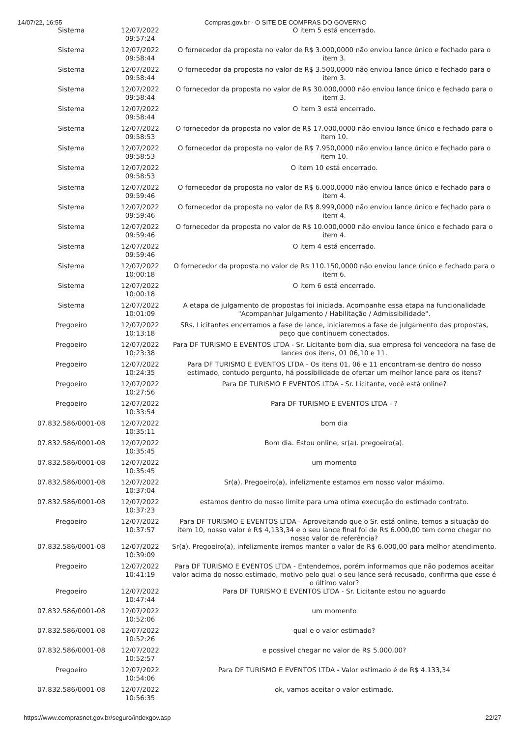14/07/22, 16:55 Compras.gov.br - O SITE DE COMPRAS DO GOVERNO
| Sistema | 12/07/2022 09:57:24 | O item 5 está encerrado. |
| Sistema | 12/07/2022 09:58:44 | O fornecedor da proposta no valor de R$ 3.000,0000 não enviou lance único e fechado para o item 3. |
| Sistema | 12/07/2022 09:58:44 | O fornecedor da proposta no valor de R$ 3.500,0000 não enviou lance único e fechado para o item 3. |
| Sistema | 12/07/2022 09:58:44 | O fornecedor da proposta no valor de R$ 30.000,0000 não enviou lance único e fechado para o item 3. |
| Sistema | 12/07/2022 09:58:44 | O item 3 está encerrado. |
| Sistema | 12/07/2022 09:58:53 | O fornecedor da proposta no valor de R$ 17.000,0000 não enviou lance único e fechado para o item 10. |
| Sistema | 12/07/2022 09:58:53 | O fornecedor da proposta no valor de R$ 7.950,0000 não enviou lance único e fechado para o item 10. |
| Sistema | 12/07/2022 09:58:53 | O item 10 está encerrado. |
| Sistema | 12/07/2022 09:59:46 | O fornecedor da proposta no valor de R$ 6.000,0000 não enviou lance único e fechado para o item 4. |
| Sistema | 12/07/2022 09:59:46 | O fornecedor da proposta no valor de R$ 8.999,0000 não enviou lance único e fechado para o item 4. |
| Sistema | 12/07/2022 09:59:46 | O fornecedor da proposta no valor de R$ 10.000,0000 não enviou lance único e fechado para o item 4. |
| Sistema | 12/07/2022 09:59:46 | O item 4 está encerrado. |
| Sistema | 12/07/2022 10:00:18 | O fornecedor da proposta no valor de R$ 110.150,0000 não enviou lance único e fechado para o item 6. |
| Sistema | 12/07/2022 10:00:18 | O item 6 está encerrado. |
| Sistema | 12/07/2022 10:01:09 | A etapa de julgamento de propostas foi iniciada. Acompanhe essa etapa na funcionalidade "Acompanhar Julgamento / Habilitação / Admissibilidade". |
| Pregoeiro | 12/07/2022 10:13:18 | SRs. Licitantes encerramos a fase de lance, iniciaremos a fase de julgamento das propostas, peço que continuem conectados. |
| Pregoeiro | 12/07/2022 10:23:38 | Para DF TURISMO E EVENTOS LTDA - Sr. Licitante bom dia, sua empresa foi vencedora na fase de lances dos itens, 01 06,10 e 11. |
| Pregoeiro | 12/07/2022 10:24:35 | Para DF TURISMO E EVENTOS LTDA - Os itens 01, 06 e 11 encontram-se dentro do nosso estimado, contudo pergunto, há possibilidade de ofertar um melhor lance para os itens? |
| Pregoeiro | 12/07/2022 10:27:56 | Para DF TURISMO E EVENTOS LTDA - Sr. Licitante, você está online? |
| Pregoeiro | 12/07/2022 10:33:54 | Para DF TURISMO E EVENTOS LTDA - ? |
| 07.832.586/0001-08 | 12/07/2022 10:35:11 | bom dia |
| 07.832.586/0001-08 | 12/07/2022 10:35:45 | Bom dia. Estou online, sr(a). pregoeiro(a). |
| 07.832.586/0001-08 | 12/07/2022 10:35:45 | um momento |
| 07.832.586/0001-08 | 12/07/2022 10:37:04 | Sr(a). Pregoeiro(a), infelizmente estamos em nosso valor máximo. |
| 07.832.586/0001-08 | 12/07/2022 10:37:23 | estamos dentro do nosso limite para uma otima execução do estimado contrato. |
| Pregoeiro | 12/07/2022 10:37:57 | Para DF TURISMO E EVENTOS LTDA - Aproveitando que o Sr. está online, temos a situação do item 10, nosso valor é R$ 4,133,34 e o seu lance final foi de R$ 6.000,00 tem como chegar no nosso valor de referência? |
| 07.832.586/0001-08 | 12/07/2022 10:39:09 | Sr(a). Pregoeiro(a), infelizmente iremos manter o valor de R$ 6.000,00 para melhor atendimento. |
| Pregoeiro | 12/07/2022 10:41:19 | Para DF TURISMO E EVENTOS LTDA - Entendemos, porém informamos que não podemos aceitar valor acima do nosso estimado, motivo pelo qual o seu lance será recusado, confirma que esse é o último valor? |
| Pregoeiro | 12/07/2022 10:47:44 | Para DF TURISMO E EVENTOS LTDA - Sr. Licitante estou no aguardo |
| 07.832.586/0001-08 | 12/07/2022 10:52:06 | um momento |
| 07.832.586/0001-08 | 12/07/2022 10:52:26 | qual e o valor estimado? |
| 07.832.586/0001-08 | 12/07/2022 10:52:57 | e possivel chegar no valor de R$ 5.000,00? |
| Pregoeiro | 12/07/2022 10:54:06 | Para DF TURISMO E EVENTOS LTDA - Valor estimado é de R$ 4.133,34 |
| 07.832.586/0001-08 | 12/07/2022 10:56:35 | ok, vamos aceitar o valor estimado. |
https://www.comprasnet.gov.br/seguro/indexgov.asp 22/27